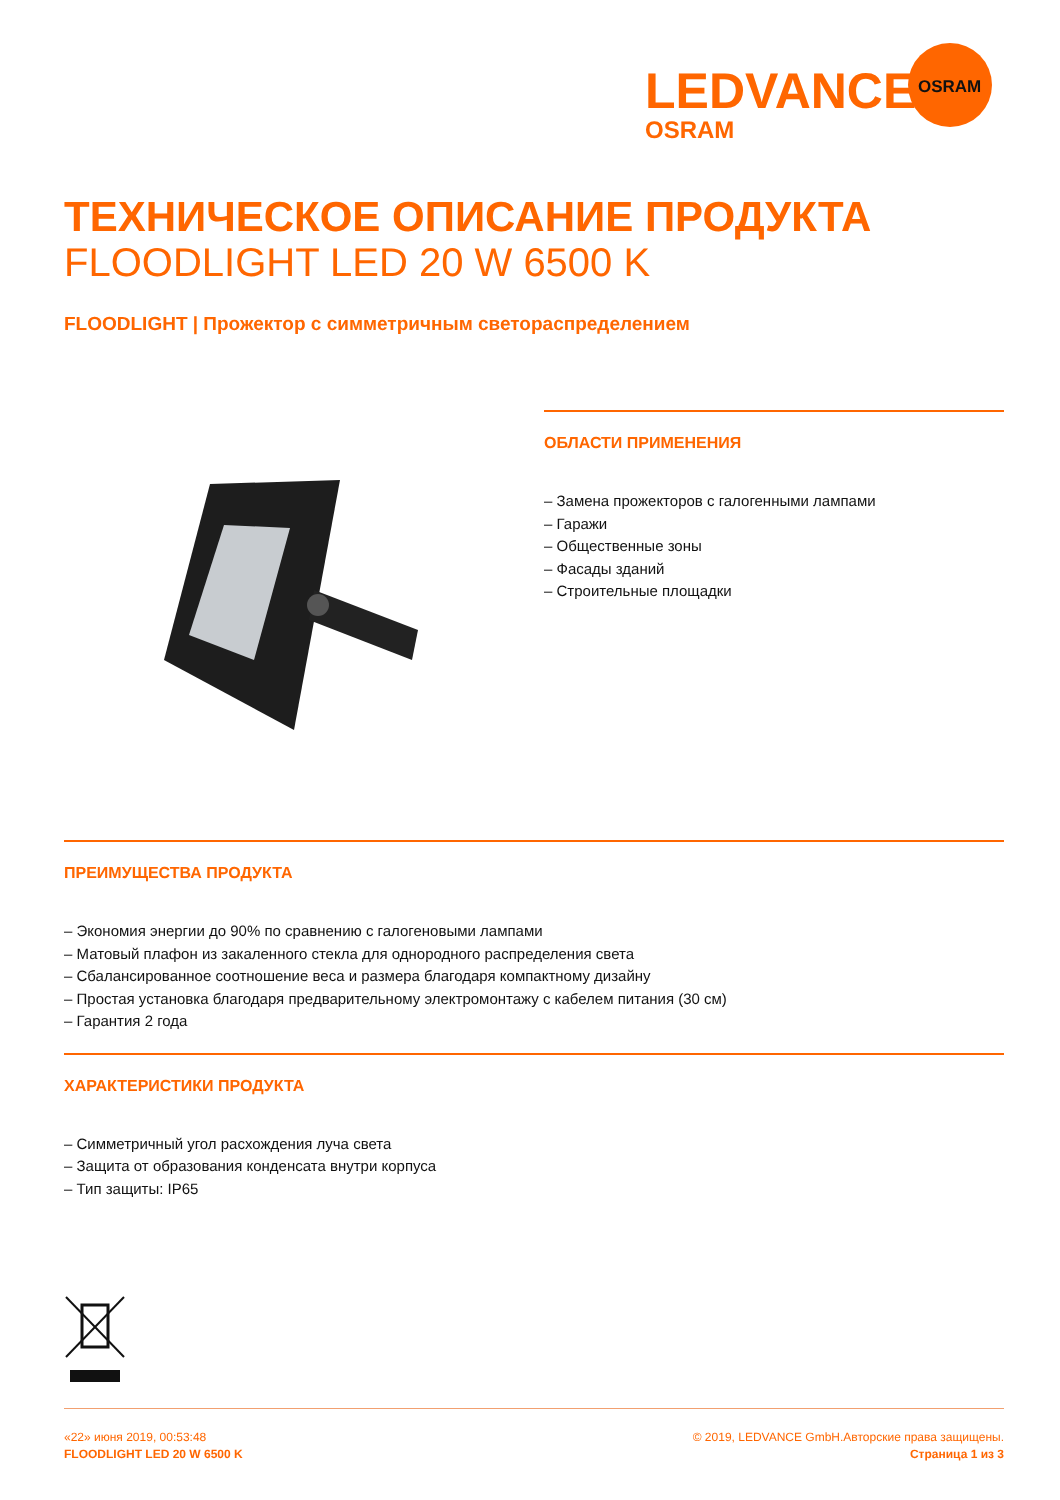LEDVANCE
OSRAM
OSRAM
ТЕХНИЧЕСКОЕ ОПИСАНИЕ ПРОДУКТА
FLOODLIGHT LED 20 W 6500 K
FLOODLIGHT | Прожектор с симметричным светораспределением
ОБЛАСТИ ПРИМЕНЕНИЯ
– Замена прожекторов с галогенными лампами
– Гаражи
– Общественные зоны
– Фасады зданий
– Строительные площадки
ПРЕИМУЩЕСТВА ПРОДУКТА
– Экономия энергии до 90% по сравнению с галогеновыми лампами
– Матовый плафон из закаленного стекла для однородного распределения света
– Сбалансированное соотношение веса и размера благодаря компактному дизайну
– Простая установка благодаря предварительному электромонтажу с кабелем питания (30 см)
– Гарантия 2 года
ХАРАКТЕРИСТИКИ ПРОДУКТА
– Симметричный угол расхождения луча света
– Защита от образования конденсата внутри корпуса
– Тип защиты: IP65
«22» июня 2019, 00:53:48
FLOODLIGHT LED 20 W 6500 K
© 2019, LEDVANCE GmbH.Авторские права защищены.
Страница 1 из 3